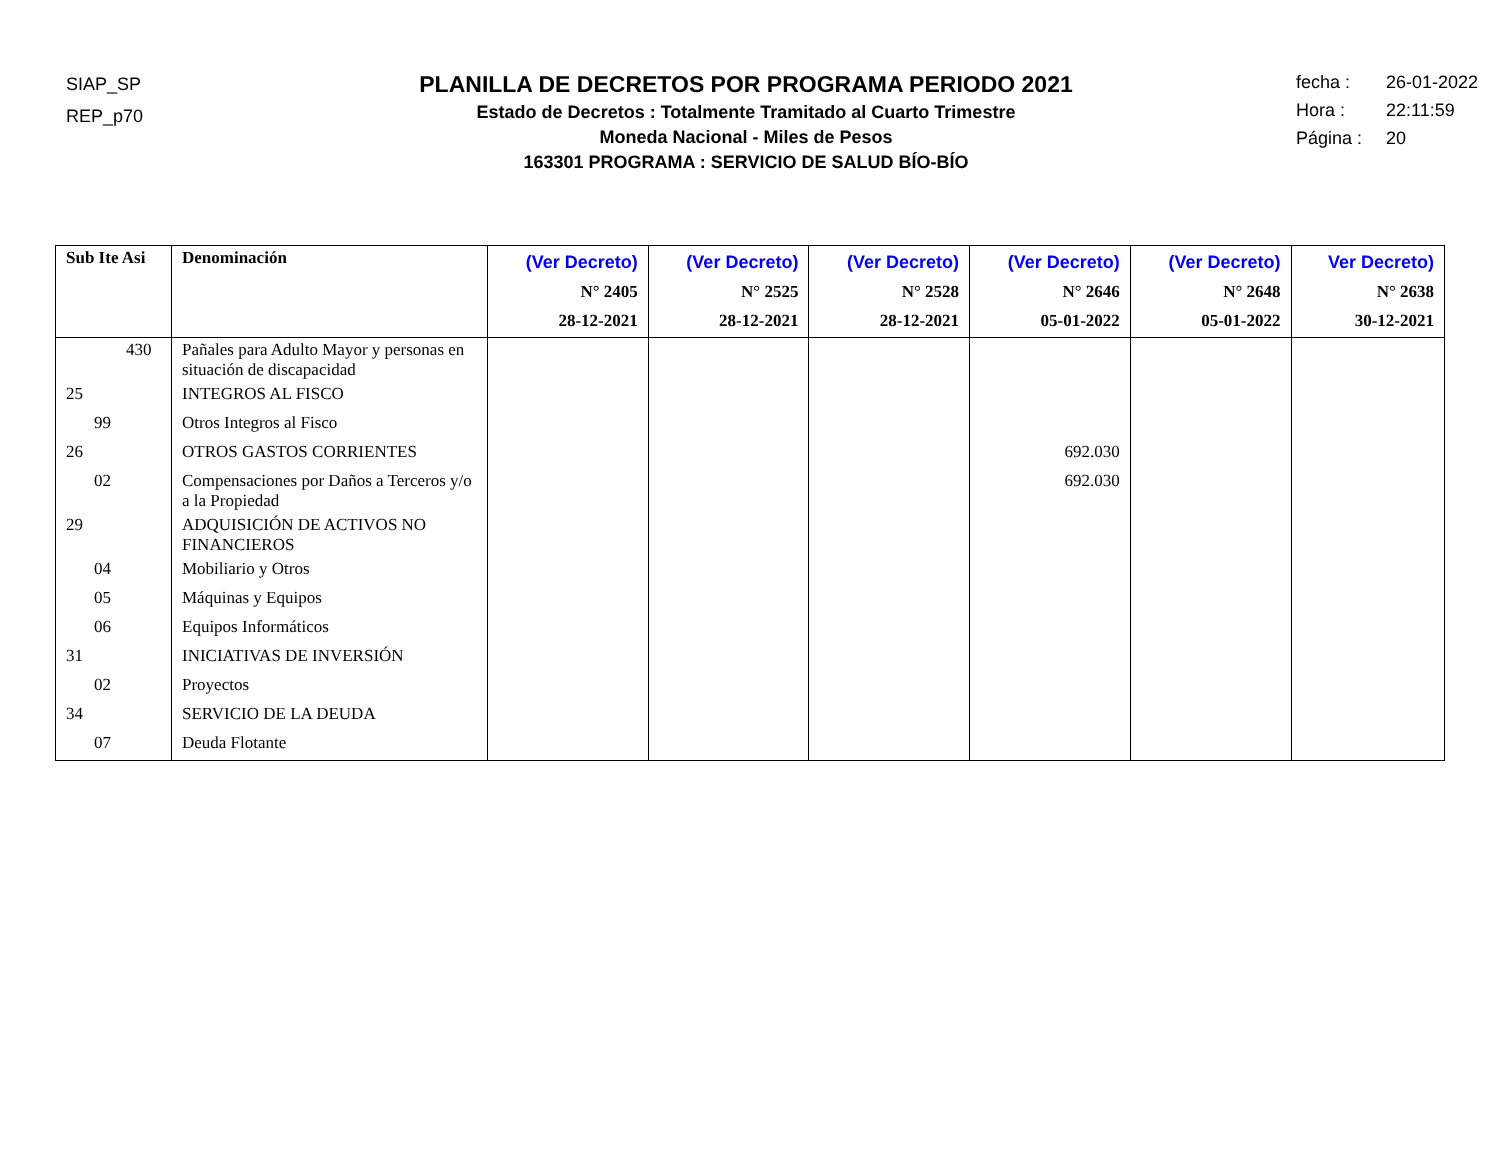SIAP_SP
REP_p70
PLANILLA DE DECRETOS POR PROGRAMA PERIODO 2021
Estado de Decretos : Totalmente Tramitado al Cuarto Trimestre
Moneda Nacional - Miles de Pesos
163301 PROGRAMA : SERVICIO DE SALUD BÍO-BÍO
fecha : 26-01-2022
Hora : 22:11:59
Página : 20
| Sub Ite Asi | Denominación | (Ver Decreto) N° 2405 28-12-2021 | (Ver Decreto) N° 2525 28-12-2021 | (Ver Decreto) N° 2528 28-12-2021 | (Ver Decreto) N° 2646 05-01-2022 | (Ver Decreto) N° 2648 05-01-2022 | Ver Decreto) N° 2638 30-12-2021 |
| --- | --- | --- | --- | --- | --- | --- | --- |
| 430 | Pañales para Adulto Mayor y personas en situación de discapacidad | | | | | | |
| 25 | INTEGROS AL FISCO | | | | | | |
| 99 | Otros Integros al Fisco | | | | | | |
| 26 | OTROS GASTOS CORRIENTES | | | | 692.030 | | |
| 02 | Compensaciones por Daños a Terceros y/o a la Propiedad | | | | 692.030 | | |
| 29 | ADQUISICIÓN DE ACTIVOS NO FINANCIEROS | | | | | | |
| 04 | Mobiliario y Otros | | | | | | |
| 05 | Máquinas y Equipos | | | | | | |
| 06 | Equipos Informáticos | | | | | | |
| 31 | INICIATIVAS DE INVERSIÓN | | | | | | |
| 02 | Proyectos | | | | | | |
| 34 | SERVICIO DE LA DEUDA | | | | | | |
| 07 | Deuda Flotante | | | | | | |